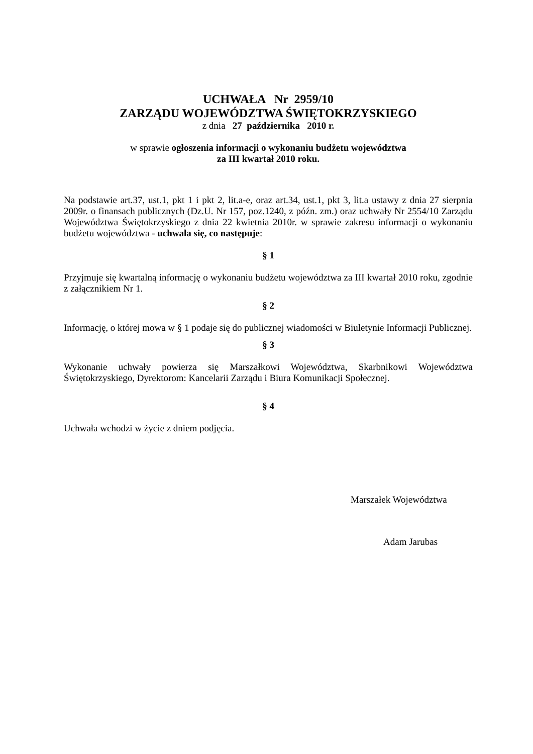UCHWAŁA Nr 2959/10
ZARZĄDU WOJEWÓDZTWA ŚWIĘTOKRZYSKIEGO
z dnia 27 października 2010 r.
w sprawie ogłoszenia informacji o wykonaniu budżetu województwa
za III kwartał 2010 roku.
Na podstawie art.37, ust.1, pkt 1 i pkt 2, lit.a-e, oraz art.34, ust.1, pkt 3, lit.a ustawy z dnia 27 sierpnia 2009r. o finansach publicznych (Dz.U. Nr 157, poz.1240, z późn. zm.) oraz uchwały Nr 2554/10 Zarządu Województwa Świętokrzyskiego z dnia 22 kwietnia 2010r. w sprawie zakresu informacji o wykonaniu budżetu województwa - uchwala się, co następuje:
§ 1
Przyjmuje się kwartalną informację o wykonaniu budżetu województwa za III kwartał 2010 roku, zgodnie z załącznikiem Nr 1.
§ 2
Informację, o której mowa w § 1 podaje się do publicznej wiadomości w Biuletynie Informacji Publicznej.
§ 3
Wykonanie uchwały powierza się Marszałkowi Województwa, Skarbnikowi Województwa Świętokrzyskiego, Dyrektorom: Kancelarii Zarządu i Biura Komunikacji Społecznej.
§ 4
Uchwała wchodzi w życie z dniem podjęcia.
Marszałek Województwa
Adam Jarubas